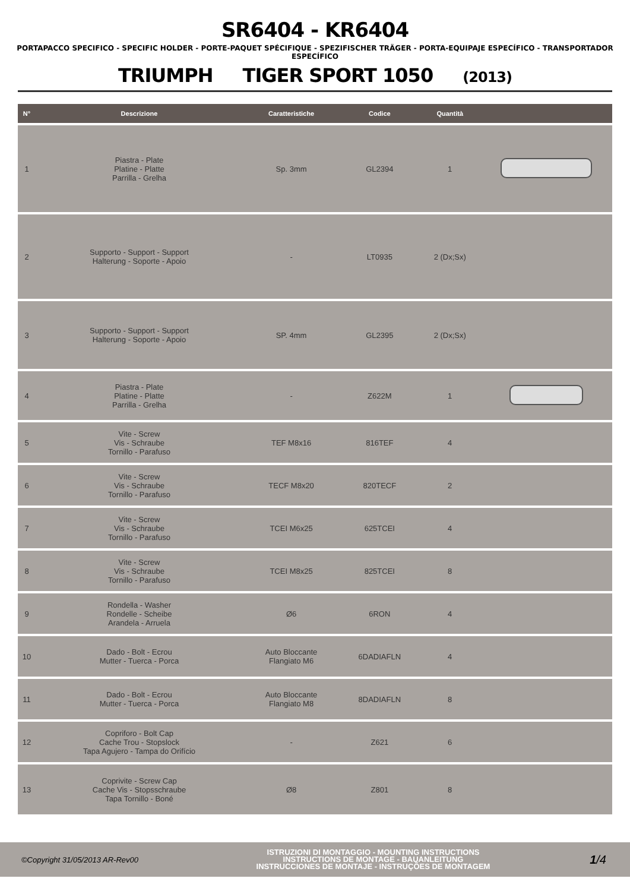SR6404 - KR6404
PORTAPACCO SPECIFICO - SPECIFIC HOLDER - PORTE-PAQUET SPÉCIFIQUE - SPEZIFISCHER TRÄGER - PORTA-EQUIPAJE ESPECÍFICO - TRANSPORTADOR ESPECÍFICO
TRIUMPH TIGER SPORT 1050 (2013)
| N° | Descrizione | Caratteristiche | Codice | Quantità | |
| --- | --- | --- | --- | --- | --- |
| 1 | Piastra - Plate Platine - Platte Parrilla - Grelha | Sp. 3mm | GL2394 | 1 | |
| 2 | Supporto - Support - Support Halterung - Soporte - Apoio | - | LT0935 | 2 (Dx;Sx) | |
| 3 | Supporto - Support - Support Halterung - Soporte - Apoio | SP. 4mm | GL2395 | 2 (Dx;Sx) | |
| 4 | Piastra - Plate Platine - Platte Parrilla - Grelha | - | Z622M | 1 | |
| 5 | Vite - Screw Vis - Schraube Tornillo - Parafuso | TEF M8x16 | 816TEF | 4 | |
| 6 | Vite - Screw Vis - Schraube Tornillo - Parafuso | TECF M8x20 | 820TECF | 2 | |
| 7 | Vite - Screw Vis - Schraube Tornillo - Parafuso | TCEI M6x25 | 625TCEI | 4 | |
| 8 | Vite - Screw Vis - Schraube Tornillo - Parafuso | TCEI M8x25 | 825TCEI | 8 | |
| 9 | Rondella - Washer Rondelle - Scheibe Arandela - Arruela | Ø6 | 6RON | 4 | |
| 10 | Dado - Bolt - Ecrou Mutter - Tuerca - Porca | Auto Bloccante Flangiato M6 | 6DADIAFLN | 4 | |
| 11 | Dado - Bolt - Ecrou Mutter - Tuerca - Porca | Auto Bloccante Flangiato M8 | 8DADIAFLN | 8 | |
| 12 | Copriforo - Bolt Cap Cache Trou - Stopslock Tapa Agujero - Tampa do Orifício | - | Z621 | 6 | |
| 13 | Coprivite - Screw Cap Cache Vis - Stopsschraube Tapa Tornillo - Boné | Ø8 | Z801 | 8 | |
©Copyright 31/05/2013 AR-Rev00
ISTRUZIONI DI MONTAGGIO - MOUNTING INSTRUCTIONS
INSTRUCTIONS DE MONTAGE - BAUANLEITUNG
INSTRUCCIONES DE MONTAJE - INSTRUÇÕES DE MONTAGEM
1/4